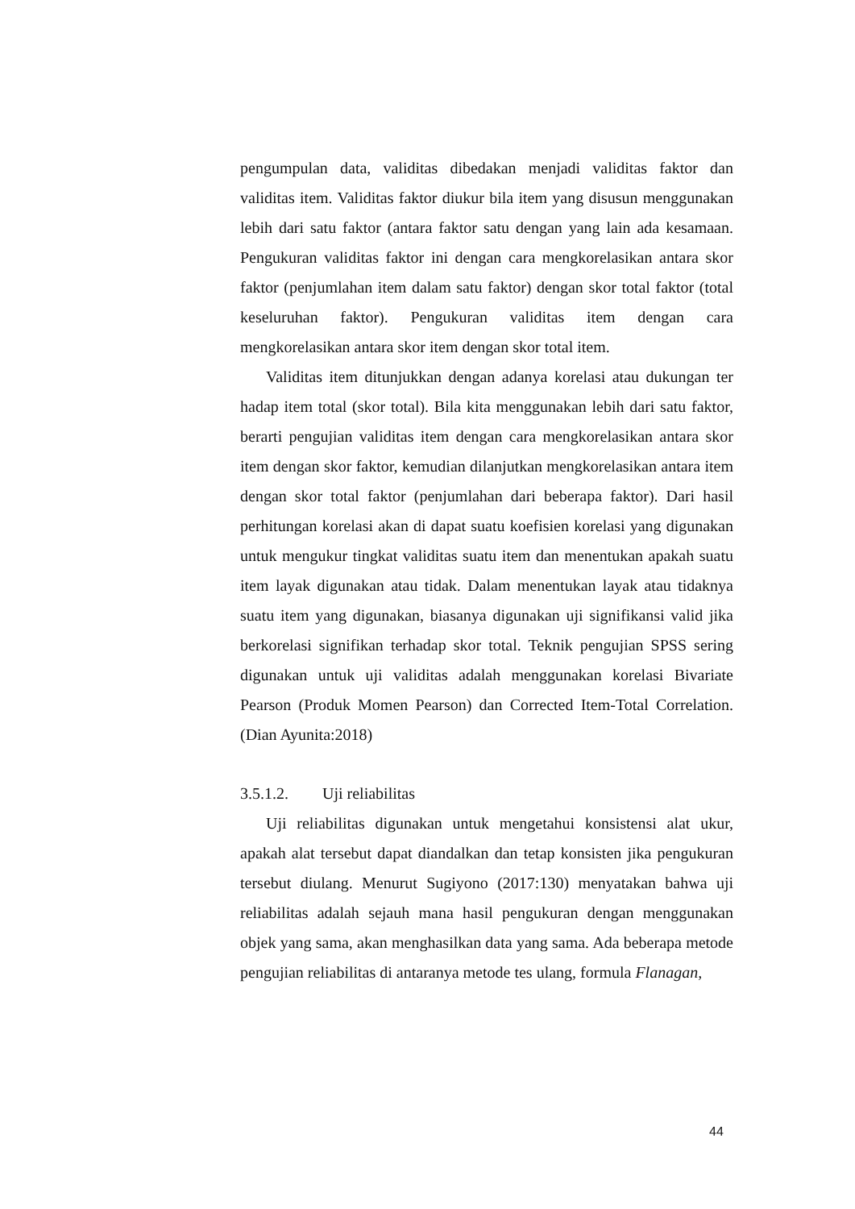pengumpulan data, validitas dibedakan menjadi validitas faktor dan validitas item. Validitas faktor diukur bila item yang disusun menggunakan lebih dari satu faktor (antara faktor satu dengan yang lain ada kesamaan. Pengukuran validitas faktor ini dengan cara mengkorelasikan antara skor faktor (penjumlahan item dalam satu faktor) dengan skor total faktor (total keseluruhan faktor). Pengukuran validitas item dengan cara mengkorelasikan antara skor item dengan skor total item.
Validitas item ditunjukkan dengan adanya korelasi atau dukungan ter hadap item total (skor total). Bila kita menggunakan lebih dari satu faktor, berarti pengujian validitas item dengan cara mengkorelasikan antara skor item dengan skor faktor, kemudian dilanjutkan mengkorelasikan antara item dengan skor total faktor (penjumlahan dari beberapa faktor). Dari hasil perhitungan korelasi akan di dapat suatu koefisien korelasi yang digunakan untuk mengukur tingkat validitas suatu item dan menentukan apakah suatu item layak digunakan atau tidak. Dalam menentukan layak atau tidaknya suatu item yang digunakan, biasanya digunakan uji signifikansi valid jika berkorelasi signifikan terhadap skor total. Teknik pengujian SPSS sering digunakan untuk uji validitas adalah menggunakan korelasi Bivariate Pearson (Produk Momen Pearson) dan Corrected Item-Total Correlation. (Dian Ayunita:2018)
3.5.1.2. Uji reliabilitas
Uji reliabilitas digunakan untuk mengetahui konsistensi alat ukur, apakah alat tersebut dapat diandalkan dan tetap konsisten jika pengukuran tersebut diulang. Menurut Sugiyono (2017:130) menyatakan bahwa uji reliabilitas adalah sejauh mana hasil pengukuran dengan menggunakan objek yang sama, akan menghasilkan data yang sama. Ada beberapa metode pengujian reliabilitas di antaranya metode tes ulang, formula Flanagan,
44